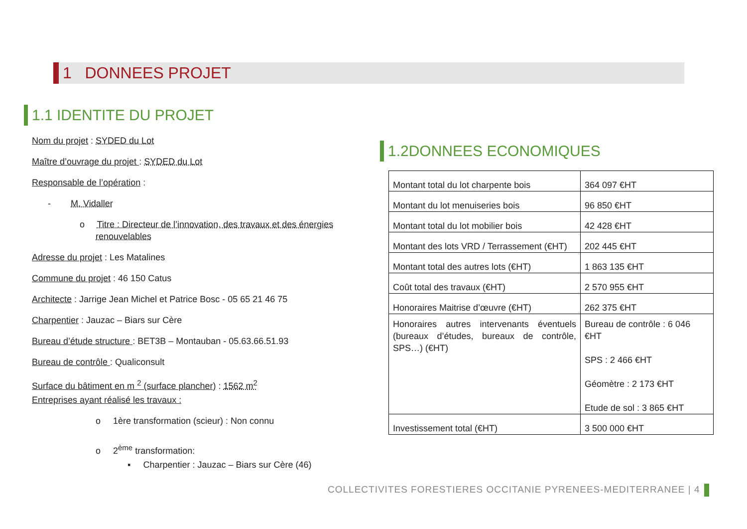1 DONNEES PROJET
1.1 IDENTITE DU PROJET
Nom du projet : SYDED du Lot
Maître d’ouvrage du projet : SYDED du Lot
Responsable de l’opération :
- M. Vidaller
o Titre : Directeur de l’innovation, des travaux et des énergies renouvelables
Adresse du projet : Les Matalines
Commune du projet : 46 150 Catus
Architecte : Jarrige Jean Michel et Patrice Bosc - 05 65 21 46 75
Charpentier : Jauzac – Biars sur Cère
Bureau d’étude structure : BET3B – Montauban - 05.63.66.51.93
Bureau de contrôle : Qualiconsult
Surface du bâtiment en m <sup>2</sup> (surface plancher) : 1562 m<sup>2</sup>
Entreprises ayant réalisé les travaux :
o 1ère transformation (scieur) : Non connu
o 2<sup>ème</sup> transformation:
▪ Charpentier : Jauzac – Biars sur Cère (46)
1.2DONNEES ECONOMIQUES
| Montant total du lot charpente bois | 364 097 €HT |
| Montant du lot menuiseries bois | 96 850 €HT |
| Montant total du lot mobilier bois | 42 428 €HT |
| Montant des lots VRD / Terrassement (€HT) | 202 445 €HT |
| Montant total des autres lots (€HT) | 1 863 135 €HT |
| Coût total des travaux (€HT) | 2 570 955 €HT |
| Honoraires Maitrise d’œuvre (€HT) | 262 375 €HT |
| Honoraires autres intervenants éventuels (bureaux d’études, bureaux de contrôle, SPS…) (€HT) | Bureau de contrôle : 6 046 €HT SPS : 2 466 €HT Géomètre : 2 173 €HT Etude de sol : 3 865 €HT |
| Investissement total (€HT) | 3 500 000 €HT |
COLLECTIVITES FORESTIERES OCCITANIE PYRENEES-MEDITERRANEE | 4